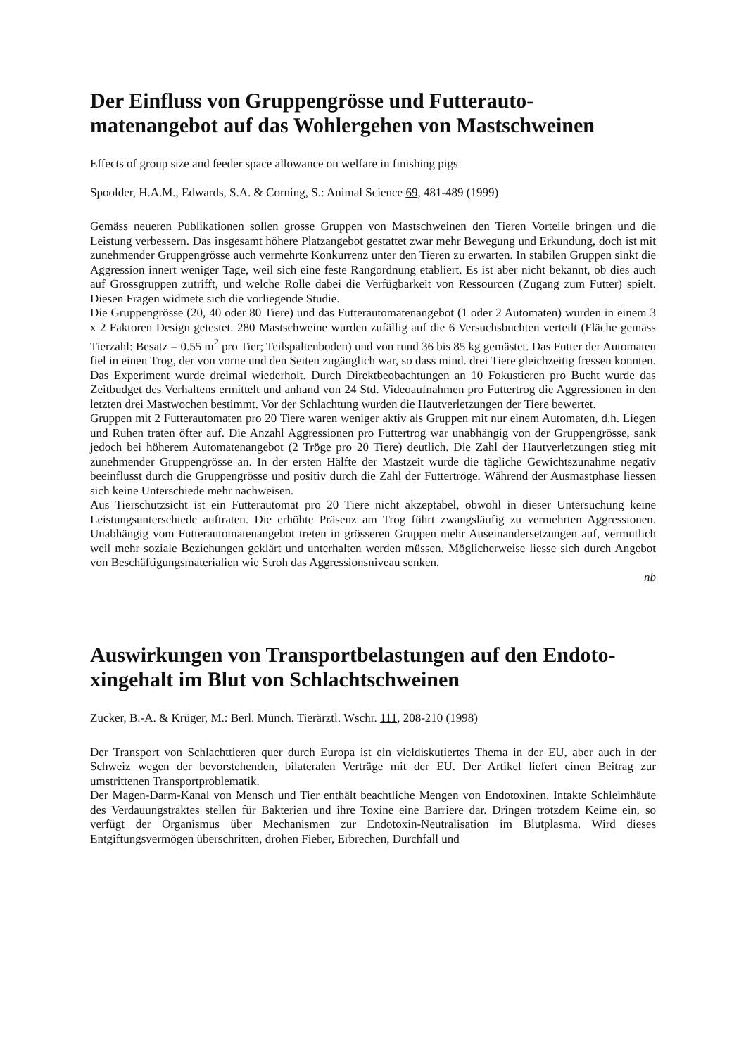Der Einfluss von Gruppengrösse und Futterauto-matenangebot auf das Wohlergehen von Mastschweinen
Effects of group size and feeder space allowance on welfare in finishing pigs
Spoolder, H.A.M., Edwards, S.A. & Corning, S.: Animal Science 69, 481-489 (1999)
Gemäss neueren Publikationen sollen grosse Gruppen von Mastschweinen den Tieren Vorteile bringen und die Leistung verbessern. Das insgesamt höhere Platzangebot gestattet zwar mehr Bewegung und Erkundung, doch ist mit zunehmender Gruppengrösse auch vermehrte Konkurrenz unter den Tieren zu erwarten. In stabilen Gruppen sinkt die Aggression innert weniger Tage, weil sich eine feste Rangordnung etabliert. Es ist aber nicht bekannt, ob dies auch auf Grossgruppen zutrifft, und welche Rolle dabei die Verfügbarkeit von Ressourcen (Zugang zum Futter) spielt. Diesen Fragen widmete sich die vorliegende Studie.
Die Gruppengrösse (20, 40 oder 80 Tiere) und das Futterautomatenangebot (1 oder 2 Automaten) wurden in einem 3 x 2 Faktoren Design getestet. 280 Mastschweine wurden zufällig auf die 6 Versuchsbuchten verteilt (Fläche gemäss Tierzahl: Besatz = 0.55 m<sup>2</sup> pro Tier; Teilspaltenboden) und von rund 36 bis 85 kg gemästet. Das Futter der Automaten fiel in einen Trog, der von vorne und den Seiten zugänglich war, so dass mind. drei Tiere gleichzeitig fressen konnten. Das Experiment wurde dreimal wiederholt. Durch Direktbeobachtungen an 10 Fokustieren pro Bucht wurde das Zeitbudget des Verhaltens ermittelt und anhand von 24 Std. Videoaufnahmen pro Futtertrog die Aggressionen in den letzten drei Mastwochen bestimmt. Vor der Schlachtung wurden die Hautverletzungen der Tiere bewertet.
Gruppen mit 2 Futterautomaten pro 20 Tiere waren weniger aktiv als Gruppen mit nur einem Automaten, d.h. Liegen und Ruhen traten öfter auf. Die Anzahl Aggressionen pro Futtertrog war unabhängig von der Gruppengrösse, sank jedoch bei höherem Automatenangebot (2 Tröge pro 20 Tiere) deutlich. Die Zahl der Hautverletzungen stieg mit zunehmender Gruppengrösse an. In der ersten Hälfte der Mastzeit wurde die tägliche Gewichtszunahme negativ beeinflusst durch die Gruppengrösse und positiv durch die Zahl der Futtertröge. Während der Ausmastphase liessen sich keine Unterschiede mehr nachweisen.
Aus Tierschutzsicht ist ein Futterautomat pro 20 Tiere nicht akzeptabel, obwohl in dieser Untersuchung keine Leistungsunterschiede auftraten. Die erhöhte Präsenz am Trog führt zwangsläufig zu vermehrten Aggressionen. Unabhängig vom Futterautomatenangebot treten in grösseren Gruppen mehr Auseinandersetzungen auf, vermutlich weil mehr soziale Beziehungen geklärt und unterhalten werden müssen. Möglicherweise liesse sich durch Angebot von Beschäftigungsmaterialien wie Stroh das Aggressionsniveau senken.
nb
Auswirkungen von Transportbelastungen auf den Endoto-xingehalt im Blut von Schlachtschweinen
Zucker, B.-A. & Krüger, M.: Berl. Münch. Tierärztl. Wschr. 111, 208-210 (1998)
Der Transport von Schlachttieren quer durch Europa ist ein vieldiskutiertes Thema in der EU, aber auch in der Schweiz wegen der bevorstehenden, bilateralen Verträge mit der EU. Der Artikel liefert einen Beitrag zur umstrittenen Transportproblematik.
Der Magen-Darm-Kanal von Mensch und Tier enthält beachtliche Mengen von Endotoxinen. Intakte Schleimhäute des Verdauungstraktes stellen für Bakterien und ihre Toxine eine Barriere dar. Dringen trotzdem Keime ein, so verfügt der Organismus über Mechanismen zur Endotoxin-Neutralisation im Blutplasma. Wird dieses Entgiftungsvermögen überschritten, drohen Fieber, Erbrechen, Durchfall und